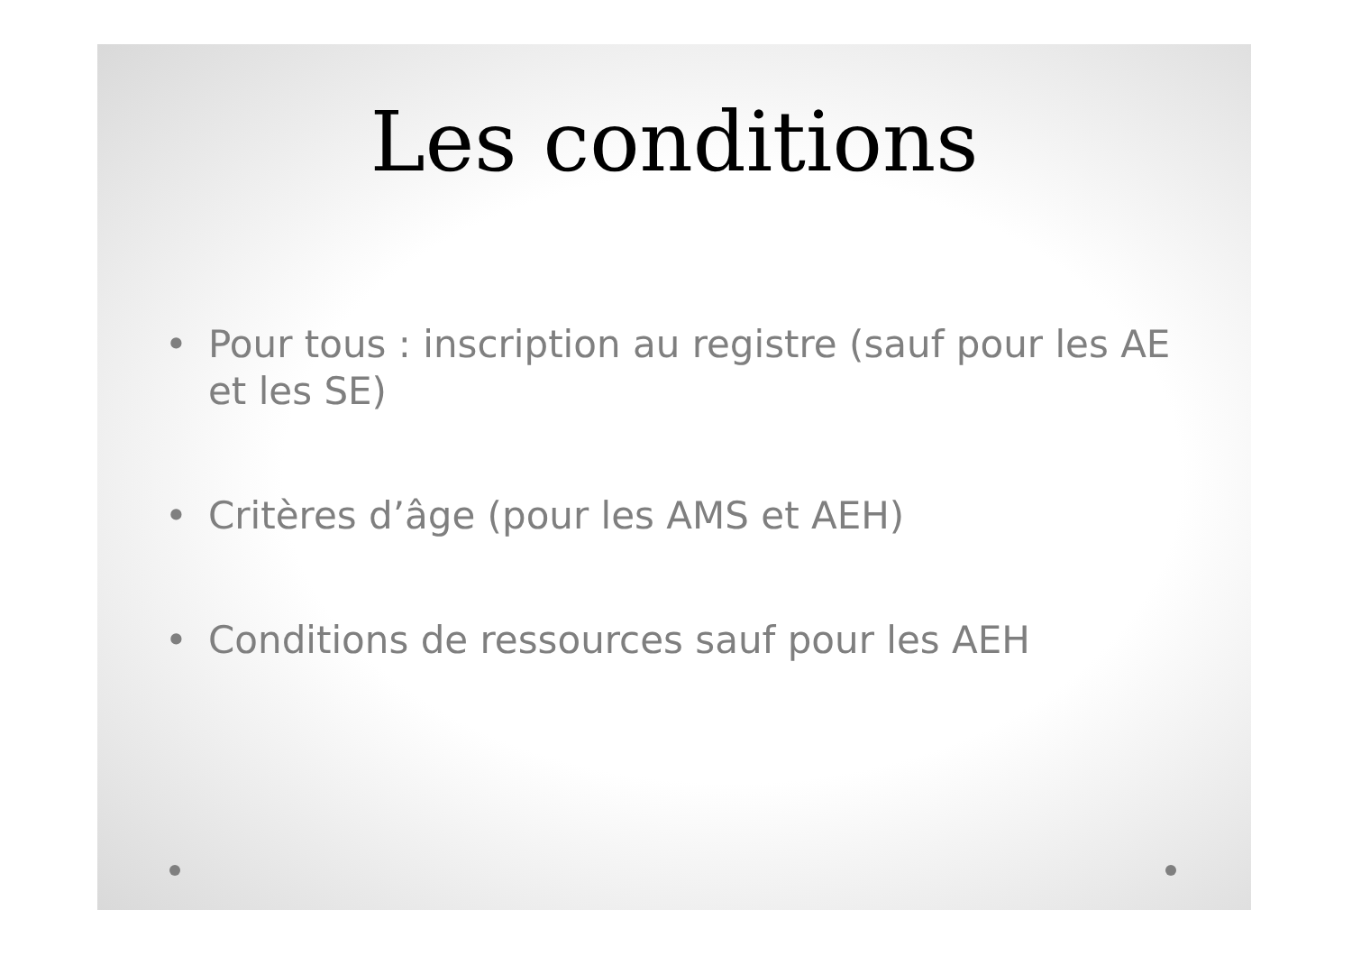Les conditions
• Pour tous : inscription au registre (sauf pour les AE et les SE)
• Critères d’âge (pour les AMS et AEH)
• Conditions de ressources sauf pour les AEH